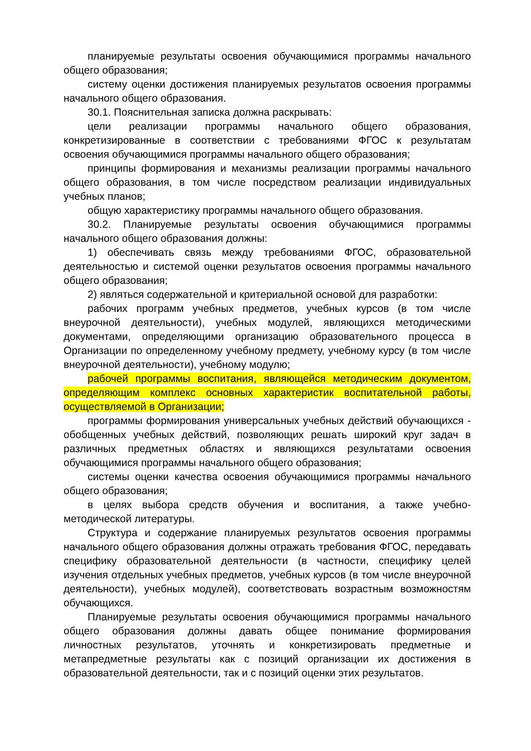планируемые результаты освоения обучающимися программы начального общего образования;
систему оценки достижения планируемых результатов освоения программы начального общего образования.
30.1. Пояснительная записка должна раскрывать:
цели реализации программы начального общего образования, конкретизированные в соответствии с требованиями ФГОС к результатам освоения обучающимися программы начального общего образования;
принципы формирования и механизмы реализации программы начального общего образования, в том числе посредством реализации индивидуальных учебных планов;
общую характеристику программы начального общего образования.
30.2. Планируемые результаты освоения обучающимися программы начального общего образования должны:
1) обеспечивать связь между требованиями ФГОС, образовательной деятельностью и системой оценки результатов освоения программы начального общего образования;
2) являться содержательной и критериальной основой для разработки:
рабочих программ учебных предметов, учебных курсов (в том числе внеурочной деятельности), учебных модулей, являющихся методическими документами, определяющими организацию образовательного процесса в Организации по определенному учебному предмету, учебному курсу (в том числе внеурочной деятельности), учебному модулю;
рабочей программы воспитания, являющейся методическим документом, определяющим комплекс основных характеристик воспитательной работы, осуществляемой в Организации;
программы формирования универсальных учебных действий обучающихся - обобщенных учебных действий, позволяющих решать широкий круг задач в различных предметных областях и являющихся результатами освоения обучающимися программы начального общего образования;
системы оценки качества освоения обучающимися программы начального общего образования;
в целях выбора средств обучения и воспитания, а также учебно-методической литературы.
Структура и содержание планируемых результатов освоения программы начального общего образования должны отражать требования ФГОС, передавать специфику образовательной деятельности (в частности, специфику целей изучения отдельных учебных предметов, учебных курсов (в том числе внеурочной деятельности), учебных модулей), соответствовать возрастным возможностям обучающихся.
Планируемые результаты освоения обучающимися программы начального общего образования должны давать общее понимание формирования личностных результатов, уточнять и конкретизировать предметные и метапредметные результаты как с позиций организации их достижения в образовательной деятельности, так и с позиций оценки этих результатов.